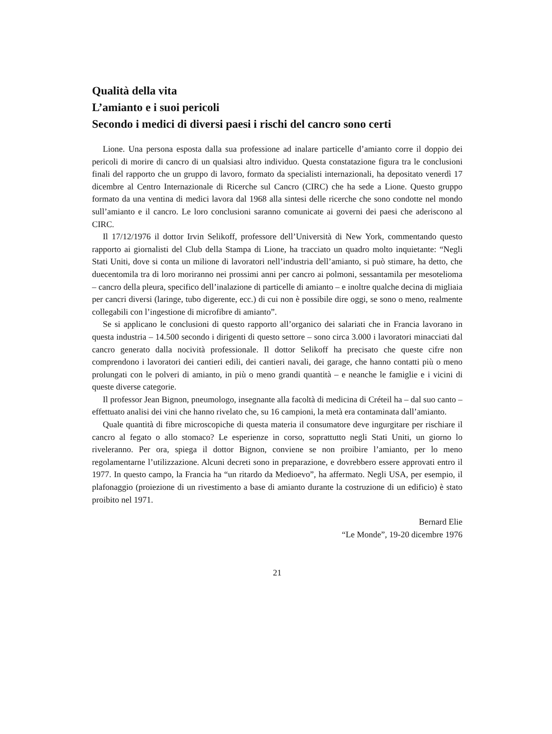Qualità della vita
L’amianto e i suoi pericoli
Secondo i medici di diversi paesi i rischi del cancro sono certi
Lione. Una persona esposta dalla sua professione ad inalare particelle d’amianto corre il doppio dei pericoli di morire di cancro di un qualsiasi altro individuo. Questa constatazione figura tra le conclusioni finali del rapporto che un gruppo di lavoro, formato da specialisti internazionali, ha depositato venerdì 17 dicembre al Centro Internazionale di Ricerche sul Cancro (CIRC) che ha sede a Lione. Questo gruppo formato da una ventina di medici lavora dal 1968 alla sintesi delle ricerche che sono condotte nel mondo sull’amianto e il cancro. Le loro conclusioni saranno comunicate ai governi dei paesi che aderiscono al CIRC.
Il 17/12/1976 il dottor Irvin Selikoff, professore dell’Università di New York, commentando questo rapporto ai giornalisti del Club della Stampa di Lione, ha tracciato un quadro molto inquietante: “Negli Stati Uniti, dove si conta un milione di lavoratori nell’industria dell’amianto, si può stimare, ha detto, che duecentomila tra di loro moriranno nei prossimi anni per cancro ai polmoni, sessantamila per mesotelioma – cancro della pleura, specifico dell’inalazione di particelle di amianto – e inoltre qualche decina di migliaia per cancri diversi (laringe, tubo digerente, ecc.) di cui non è possibile dire oggi, se sono o meno, realmente collegabili con l’ingestione di microfibre di amianto”.
Se si applicano le conclusioni di questo rapporto all’organico dei salariati che in Francia lavorano in questa industria – 14.500 secondo i dirigenti di questo settore – sono circa 3.000 i lavoratori minacciati dal cancro generato dalla nocività professionale. Il dottor Selikoff ha precisato che queste cifre non comprendono i lavoratori dei cantieri edili, dei cantieri navali, dei garage, che hanno contatti più o meno prolungati con le polveri di amianto, in più o meno grandi quantità – e neanche le famiglie e i vicini di queste diverse categorie.
Il professor Jean Bignon, pneumologo, insegnante alla facoltà di medicina di Créteil ha – dal suo canto – effettuato analisi dei vini che hanno rivelato che, su 16 campioni, la metà era contaminata dall’amianto.
Quale quantità di fibre microscopiche di questa materia il consumatore deve ingurgitare per rischiare il cancro al fegato o allo stomaco? Le esperienze in corso, soprattutto negli Stati Uniti, un giorno lo riveleranno. Per ora, spiega il dottor Bignon, conviene se non proibire l’amianto, per lo meno regolamentarne l’utilizzazione. Alcuni decreti sono in preparazione, e dovrebbero essere approvati entro il 1977. In questo campo, la Francia ha “un ritardo da Medioevo”, ha affermato. Negli USA, per esempio, il plafonaggio (proiezione di un rivestimento a base di amianto durante la costruzione di un edificio) è stato proibito nel 1971.
Bernard Elie
“Le Monde”, 19-20 dicembre 1976
21